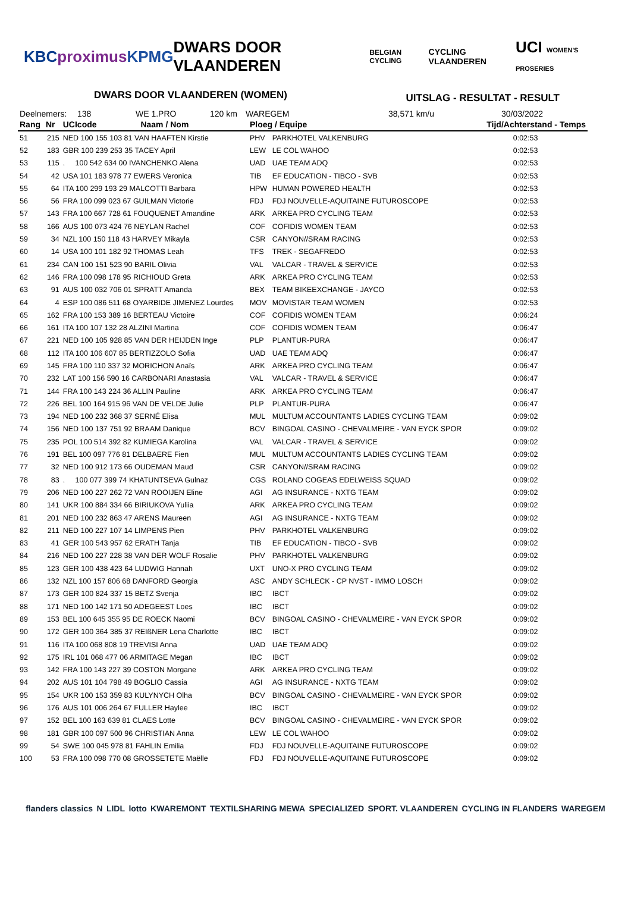KBC proximus KPMG DWARS DOOR VLAANDEREN BELGIAN CYCLING CYCLING VLAANDEREN UCI WOMEN'S PROSERIES
DWARS DOOR VLAANDEREN (WOMEN)
UITSLAG - RESULTAT - RESULT
Deelnemers: 138 WE 1.PRO 120 km WAREGEM 38,571 km/u 30/03/2022
| Rang | Nr | UCIcode Naam / Nom | Ploeg / Equipe | | Tijd/Achterstand - Temps |
| --- | --- | --- | --- | --- | --- |
| 51 | 215 | NED 100 155 103 81 VAN HAAFTEN Kirstie | PHV | PARKHOTEL VALKENBURG | 0:02:53 |
| 52 | 183 | GBR 100 239 253 35 TACEY April | LEW | LE COL WAHOO | 0:02:53 |
| 53 | 115 | . 100 542 634 00 IVANCHENKO Alena | UAD | UAE TEAM ADQ | 0:02:53 |
| 54 | 42 | USA 101 183 978 77 EWERS Veronica | TIB | EF EDUCATION - TIBCO - SVB | 0:02:53 |
| 55 | 64 | ITA 100 299 193 29 MALCOTTI Barbara | HPW | HUMAN POWERED HEALTH | 0:02:53 |
| 56 | 56 | FRA 100 099 023 67 GUILMAN Victorie | FDJ | FDJ NOUVELLE-AQUITAINE FUTUROSCOPE | 0:02:53 |
| 57 | 143 | FRA 100 667 728 61 FOUQUENET Amandine | ARK | ARKEA PRO CYCLING TEAM | 0:02:53 |
| 58 | 166 | AUS 100 073 424 76 NEYLAN Rachel | COF | COFIDIS WOMEN TEAM | 0:02:53 |
| 59 | 34 | NZL 100 150 118 43 HARVEY Mikayla | CSR | CANYON//SRAM RACING | 0:02:53 |
| 60 | 14 | USA 100 101 182 92 THOMAS Leah | TFS | TREK - SEGAFREDO | 0:02:53 |
| 61 | 234 | CAN 100 151 523 90 BARIL Olivia | VAL | VALCAR - TRAVEL & SERVICE | 0:02:53 |
| 62 | 146 | FRA 100 098 178 95 RICHIOUD Greta | ARK | ARKEA PRO CYCLING TEAM | 0:02:53 |
| 63 | 91 | AUS 100 032 706 01 SPRATT Amanda | BEX | TEAM BIKEEXCHANGE - JAYCO | 0:02:53 |
| 64 | 4 | ESP 100 086 511 68 OYARBIDE JIMENEZ Lourdes | MOV | MOVISTAR TEAM WOMEN | 0:02:53 |
| 65 | 162 | FRA 100 153 389 16 BERTEAU Victoire | COF | COFIDIS WOMEN TEAM | 0:06:24 |
| 66 | 161 | ITA 100 107 132 28 ALZINI Martina | COF | COFIDIS WOMEN TEAM | 0:06:47 |
| 67 | 221 | NED 100 105 928 85 VAN DER HEIJDEN Inge | PLP | PLANTUR-PURA | 0:06:47 |
| 68 | 112 | ITA 100 106 607 85 BERTIZZOLO Sofia | UAD | UAE TEAM ADQ | 0:06:47 |
| 69 | 145 | FRA 100 110 337 32 MORICHON Anaïs | ARK | ARKEA PRO CYCLING TEAM | 0:06:47 |
| 70 | 232 | LAT 100 156 590 16 CARBONARI Anastasia | VAL | VALCAR - TRAVEL & SERVICE | 0:06:47 |
| 71 | 144 | FRA 100 143 224 36 ALLIN Pauline | ARK | ARKEA PRO CYCLING TEAM | 0:06:47 |
| 72 | 226 | BEL 100 164 915 96 VAN DE VELDE Julie | PLP | PLANTUR-PURA | 0:06:47 |
| 73 | 194 | NED 100 232 368 37 SERNÉ Elisa | MUL | MULTUM ACCOUNTANTS LADIES CYCLING TEAM | 0:09:02 |
| 74 | 156 | NED 100 137 751 92 BRAAM Danique | BCV | BINGOAL CASINO - CHEVALMEIRE - VAN EYCK SPOR | 0:09:02 |
| 75 | 235 | POL 100 514 392 82 KUMIEGA Karolina | VAL | VALCAR - TRAVEL & SERVICE | 0:09:02 |
| 76 | 191 | BEL 100 097 776 81 DELBAERE Fien | MUL | MULTUM ACCOUNTANTS LADIES CYCLING TEAM | 0:09:02 |
| 77 | 32 | NED 100 912 173 66 OUDEMAN Maud | CSR | CANYON//SRAM RACING | 0:09:02 |
| 78 | 83 | . 100 077 399 74 KHATUNTSEVA Gulnaz | CGS | ROLAND COGEAS EDELWEISS SQUAD | 0:09:02 |
| 79 | 206 | NED 100 227 262 72 VAN ROOIJEN Eline | AGI | AG INSURANCE - NXTG TEAM | 0:09:02 |
| 80 | 141 | UKR 100 884 334 66 BIRIUKOVA Yuliia | ARK | ARKEA PRO CYCLING TEAM | 0:09:02 |
| 81 | 201 | NED 100 232 863 47 ARENS Maureen | AGI | AG INSURANCE - NXTG TEAM | 0:09:02 |
| 82 | 211 | NED 100 227 107 14 LIMPENS Pien | PHV | PARKHOTEL VALKENBURG | 0:09:02 |
| 83 | 41 | GER 100 543 957 62 ERATH Tanja | TIB | EF EDUCATION - TIBCO - SVB | 0:09:02 |
| 84 | 216 | NED 100 227 228 38 VAN DER WOLF Rosalie | PHV | PARKHOTEL VALKENBURG | 0:09:02 |
| 85 | 123 | GER 100 438 423 64 LUDWIG Hannah | UXT | UNO-X PRO CYCLING TEAM | 0:09:02 |
| 86 | 132 | NZL 100 157 806 68 DANFORD Georgia | ASC | ANDY SCHLECK - CP NVST - IMMO LOSCH | 0:09:02 |
| 87 | 173 | GER 100 824 337 15 BETZ Svenja | IBC | IBCT | 0:09:02 |
| 88 | 171 | NED 100 142 171 50 ADEGEEST Loes | IBC | IBCT | 0:09:02 |
| 89 | 153 | BEL 100 645 355 95 DE ROECK Naomi | BCV | BINGOAL CASINO - CHEVALMEIRE - VAN EYCK SPOR | 0:09:02 |
| 90 | 172 | GER 100 364 385 37 REIßNER Lena Charlotte | IBC | IBCT | 0:09:02 |
| 91 | 116 | ITA 100 068 808 19 TREVISI Anna | UAD | UAE TEAM ADQ | 0:09:02 |
| 92 | 175 | IRL 101 068 477 06 ARMITAGE Megan | IBC | IBCT | 0:09:02 |
| 93 | 142 | FRA 100 143 227 39 COSTON Morgane | ARK | ARKEA PRO CYCLING TEAM | 0:09:02 |
| 94 | 202 | AUS 101 104 798 49 BOGLIO Cassia | AGI | AG INSURANCE - NXTG TEAM | 0:09:02 |
| 95 | 154 | UKR 100 153 359 83 KULYNYCH Olha | BCV | BINGOAL CASINO - CHEVALMEIRE - VAN EYCK SPOR | 0:09:02 |
| 96 | 176 | AUS 101 006 264 67 FULLER Haylee | IBC | IBCT | 0:09:02 |
| 97 | 152 | BEL 100 163 639 81 CLAES Lotte | BCV | BINGOAL CASINO - CHEVALMEIRE - VAN EYCK SPOR | 0:09:02 |
| 98 | 181 | GBR 100 097 500 96 CHRISTIAN Anna | LEW | LE COL WAHOO | 0:09:02 |
| 99 | 54 | SWE 100 045 978 81 FAHLIN Emilia | FDJ | FDJ NOUVELLE-AQUITAINE FUTUROSCOPE | 0:09:02 |
| 100 | 53 | FRA 100 098 770 08 GROSSETETE Maëlle | FDJ | FDJ NOUVELLE-AQUITAINE FUTUROSCOPE | 0:09:02 |
flanders classics N LIDL lotto KWAREMONT TEXTILSHARING MEWA SPECIALIZED SPORT. VLAANDEREN CYCLING IN FLANDERS WAREGEM